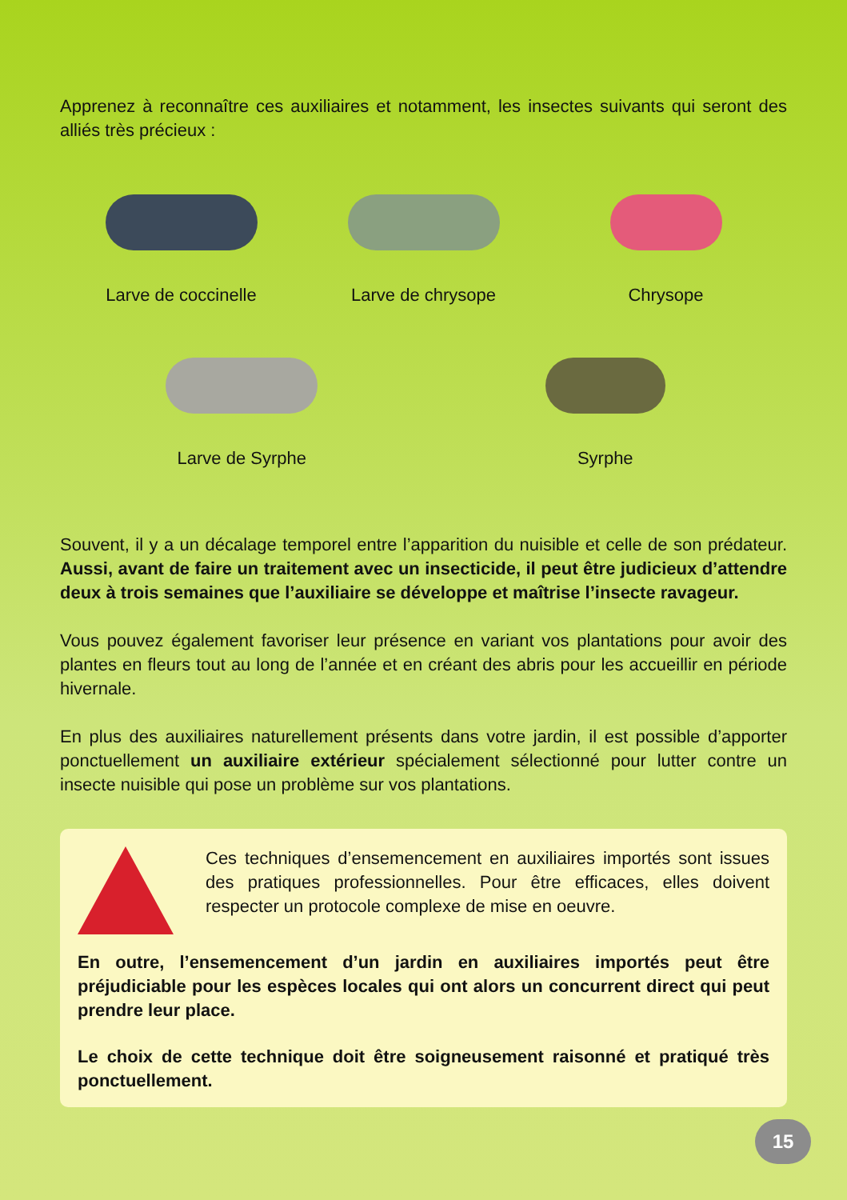Apprenez à reconnaître ces auxiliaires et notamment, les insectes suivants qui seront des alliés très précieux :
Larve de coccinelle
Larve de chrysope
Chrysope
Larve de Syrphe
Syrphe
Souvent, il y a un décalage temporel entre l’apparition du nuisible et celle de son prédateur. Aussi, avant de faire un traitement avec un insecticide, il peut être judicieux d’attendre deux à trois semaines que l’auxiliaire se développe et maîtrise l’insecte ravageur.
Vous pouvez également favoriser leur présence en variant vos plantations pour avoir des plantes en fleurs tout au long de l’année et en créant des abris pour les accueillir en période hivernale.
En plus des auxiliaires naturellement présents dans votre jardin, il est possible d’apporter ponctuellement un auxiliaire extérieur spécialement sélectionné pour lutter contre un insecte nuisible qui pose un problème sur vos plantations.
Ces techniques d’ensemencement en auxiliaires importés sont issues des pratiques professionnelles. Pour être efficaces, elles doivent respecter un protocole complexe de mise en oeuvre.
En outre, l’ensemencement d’un jardin en auxiliaires importés peut être préjudiciable pour les espèces locales qui ont alors un concurrent direct qui peut prendre leur place.
Le choix de cette technique doit être soigneusement raisonné et pratiqué très ponctuellement.
15